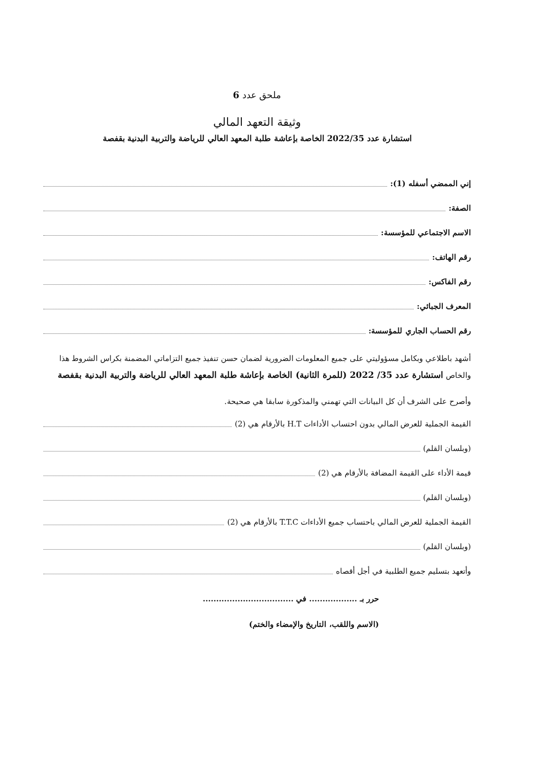ملحق عدد 6
وثيقة التعهد المالي
استشارة عدد 2022/35 الخاصة بإعاشة طلبة المعهد العالي للرياضة والتربية البدنية بقفصة
إني الممضي أسفله (1):
الصفة:
الاسم الاجتماعي للمؤسسة:
رقم الهاتف:
رقم الفاكس:
المعرف الجبائي:
رقم الحساب الجاري للمؤسسة:
أشهد باطلاعي وبكامل مسؤوليتي على جميع المعلومات الضرورية لضمان حسن تنفيذ جميع التزاماتي المضمنة بكراس الشروط هذا والخاص استشارة عدد 35/ 2022 (للمرة الثانية) الخاصة بإعاشة طلبة المعهد العالي للرياضة والتربية البدنية بقفصة
وأصرح على الشرف أن كل البيانات التي تهمني والمذكورة سابقا هي صحيحة.
القيمة الجملية للعرض المالي بدون احتساب الأداءات H.T بالأرقام هي (2)
(وبلسان القلم)
قيمة الأداء على القيمة المضافة بالأرقام هي (2)
(وبلسان القلم)
القيمة الجملية للعرض المالي باحتساب جميع الأداءات T.T.C بالأرقام هي (2)
(وبلسان القلم)
وأتعهد بتسليم جميع الطلبية في أجل أقصاه
حرر بـ .................. في ..................................
(الاسم واللقب، التاريخ والإمضاء والختم)